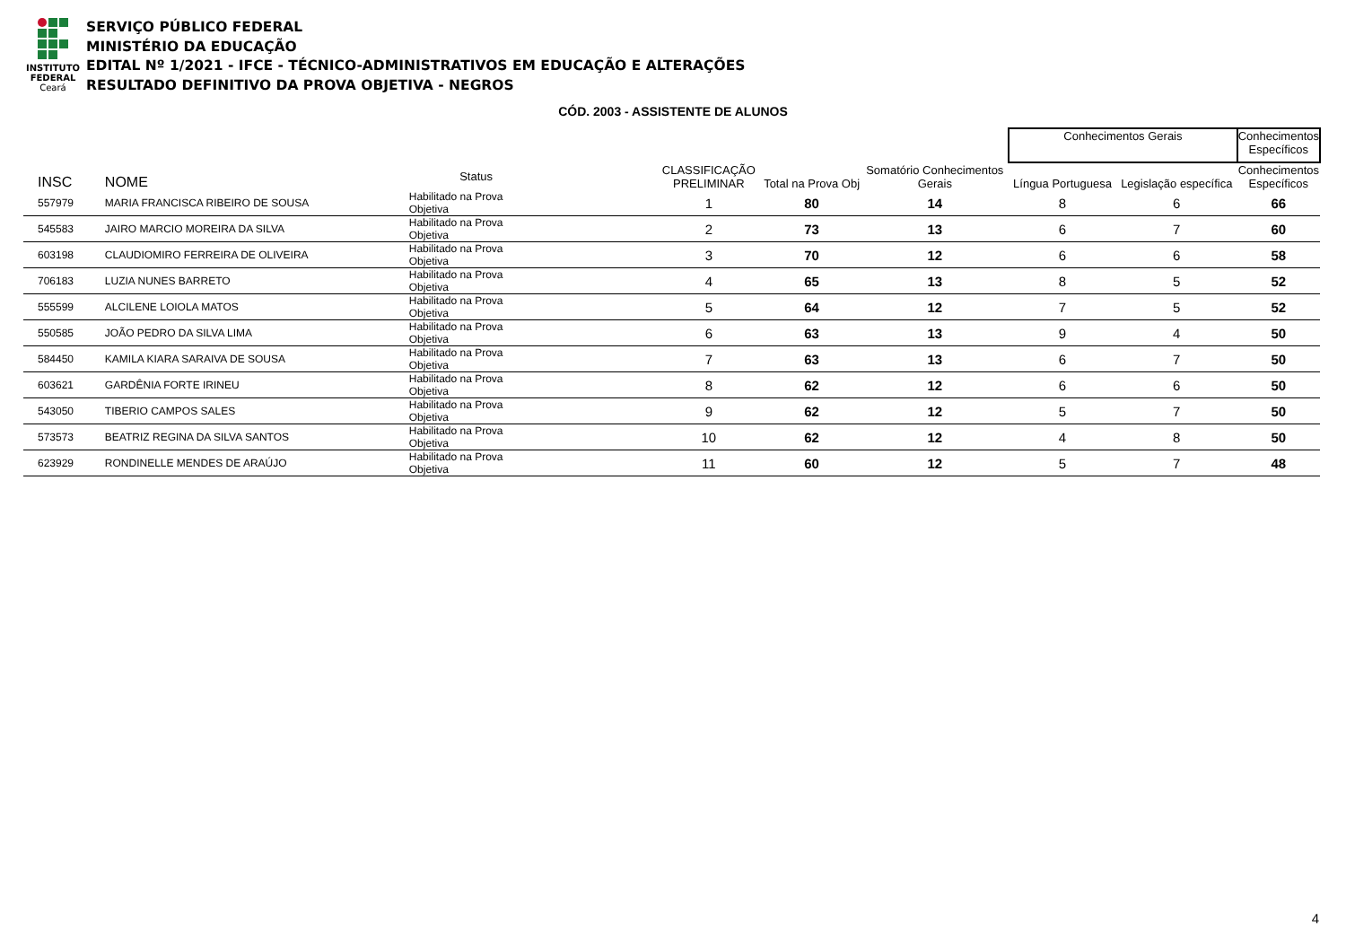INSTITUTO
FEDERAL
Ceará
SERVIÇO PÚBLICO FEDERAL
MINISTÉRIO DA EDUCAÇÃO
EDITAL Nº 1/2021 - IFCE - TÉCNICO-ADMINISTRATIVOS EM EDUCAÇÃO E ALTERAÇÕES
RESULTADO DEFINITIVO DA PROVA OBJETIVA - NEGROS
CÓD. 2003 - ASSISTENTE DE ALUNOS
| | | | | | | | Conhecimentos Gerais | | Conhecimentos Específicos |
| --- | --- | --- | --- | --- | --- | --- | --- | --- | --- |
| INSC | NOME | Status | | CLASSIFICAÇÃO PRELIMINAR | Total na Prova Obj | Somatório Conhecimentos Gerais | Língua Portuguesa | Legislação específica | Conhecimentos Específicos |
| 557979 | MARIA FRANCISCA RIBEIRO DE SOUSA | Habilitado na Prova Objetiva | | 1 | 80 | 14 | 8 | 6 | 66 |
| 545583 | JAIRO MARCIO MOREIRA DA SILVA | Habilitado na Prova Objetiva | | 2 | 73 | 13 | 6 | 7 | 60 |
| 603198 | CLAUDIOMIRO FERREIRA DE OLIVEIRA | Habilitado na Prova Objetiva | | 3 | 70 | 12 | 6 | 6 | 58 |
| 706183 | LUZIA NUNES BARRETO | Habilitado na Prova Objetiva | | 4 | 65 | 13 | 8 | 5 | 52 |
| 555599 | ALCILENE LOIOLA MATOS | Habilitado na Prova Objetiva | | 5 | 64 | 12 | 7 | 5 | 52 |
| 550585 | JOÃO PEDRO DA SILVA LIMA | Habilitado na Prova Objetiva | | 6 | 63 | 13 | 9 | 4 | 50 |
| 584450 | KAMILA KIARA SARAIVA DE SOUSA | Habilitado na Prova Objetiva | | 7 | 63 | 13 | 6 | 7 | 50 |
| 603621 | GARDÊNIA FORTE IRINEU | Habilitado na Prova Objetiva | | 8 | 62 | 12 | 6 | 6 | 50 |
| 543050 | TIBERIO CAMPOS SALES | Habilitado na Prova Objetiva | | 9 | 62 | 12 | 5 | 7 | 50 |
| 573573 | BEATRIZ REGINA DA SILVA SANTOS | Habilitado na Prova Objetiva | | 10 | 62 | 12 | 4 | 8 | 50 |
| 623929 | RONDINELLE MENDES DE ARAÚJO | Habilitado na Prova Objetiva | | 11 | 60 | 12 | 5 | 7 | 48 |
4